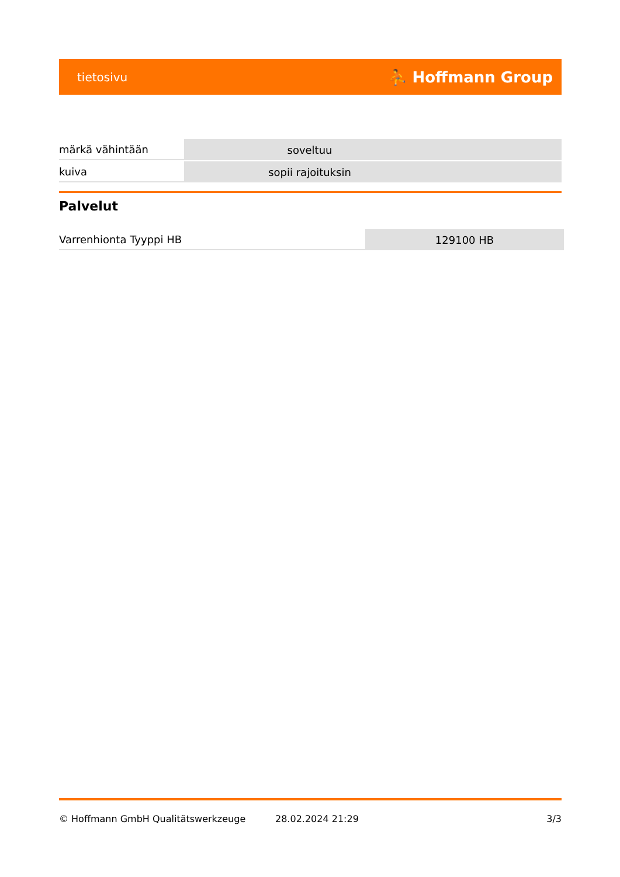tietosivu ⛹ Hoffmann Group
| märkä vähintään | soveltuu | |
| kuiva | sopii rajoituksin | |
Palvelut
| Varrenhionta Tyyppi HB | 129100 HB |
© Hoffmann GmbH Qualitätswerkzeuge 28.02.2024 21:29 3/3